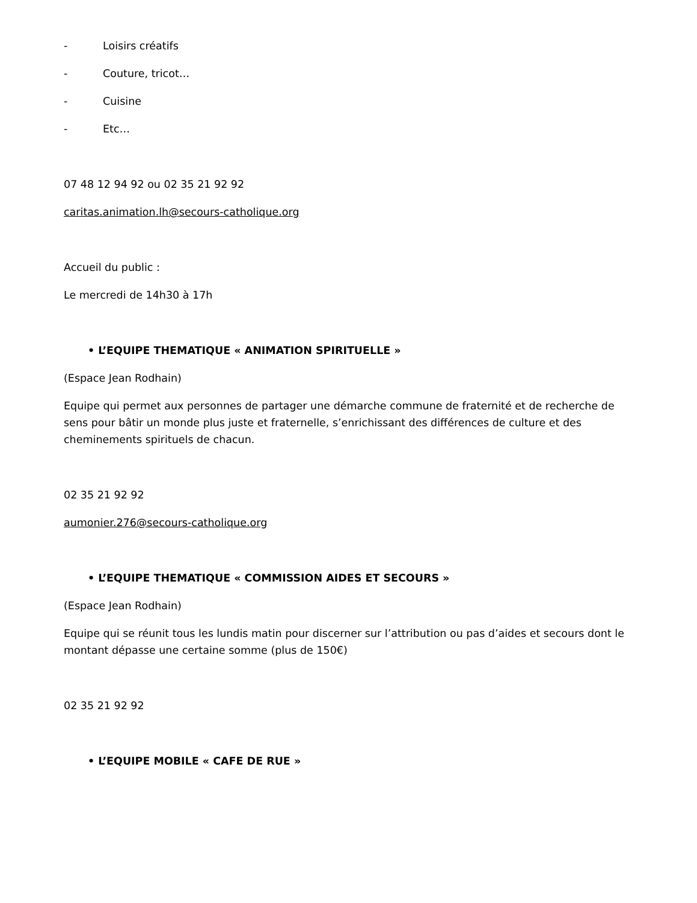- Loisirs créatifs
- Couture, tricot…
- Cuisine
- Etc…
07 48 12 94 92 ou 02 35 21 92 92
caritas.animation.lh@secours-catholique.org
Accueil du public :
Le mercredi de 14h30 à 17h
• L’EQUIPE THEMATIQUE « ANIMATION SPIRITUELLE »
(Espace Jean Rodhain)
Equipe qui permet aux personnes de partager une démarche commune de fraternité et de recherche de sens pour bâtir un monde plus juste et fraternelle, s’enrichissant des différences de culture et des cheminements spirituels de chacun.
02 35 21 92 92
aumonier.276@secours-catholique.org
• L’EQUIPE THEMATIQUE « COMMISSION AIDES ET SECOURS »
(Espace Jean Rodhain)
Equipe qui se réunit tous les lundis matin pour discerner sur l’attribution ou pas d’aides et secours dont le montant dépasse une certaine somme (plus de 150€)
02 35 21 92 92
• L’EQUIPE MOBILE « CAFE DE RUE »